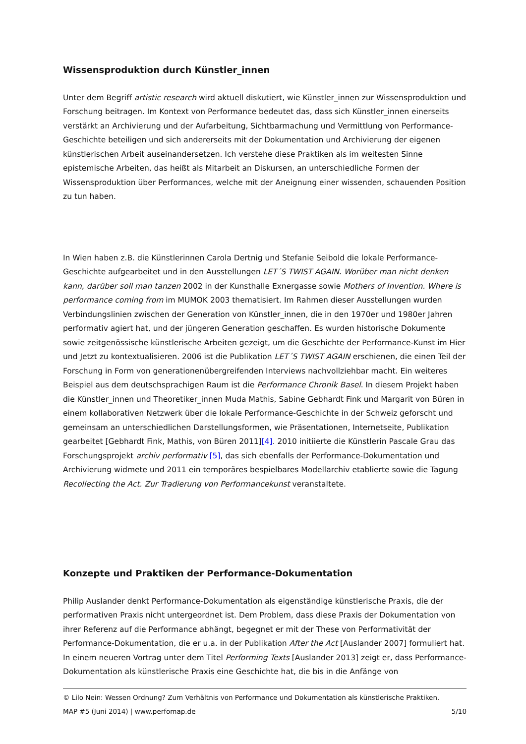Wissensproduktion durch Künstler_innen
Unter dem Begriff artistic research wird aktuell diskutiert, wie Künstler_innen zur Wissensproduktion und Forschung beitragen. Im Kontext von Performance bedeutet das, dass sich Künstler_innen einerseits verstärkt an Archivierung und der Aufarbeitung, Sichtbarmachung und Vermittlung von Performance-Geschichte beteiligen und sich andererseits mit der Dokumentation und Archivierung der eigenen künstlerischen Arbeit auseinandersetzen. Ich verstehe diese Praktiken als im weitesten Sinne epistemische Arbeiten, das heißt als Mitarbeit an Diskursen, an unterschiedliche Formen der Wissensproduktion über Performances, welche mit der Aneignung einer wissenden, schauenden Position zu tun haben.
In Wien haben z.B. die Künstlerinnen Carola Dertnig und Stefanie Seibold die lokale Performance-Geschichte aufgearbeitet und in den Ausstellungen LET´S TWIST AGAIN. Worüber man nicht denken kann, darüber soll man tanzen 2002 in der Kunsthalle Exnergasse sowie Mothers of Invention. Where is performance coming from im MUMOK 2003 thematisiert. Im Rahmen dieser Ausstellungen wurden Verbindungslinien zwischen der Generation von Künstler_innen, die in den 1970er und 1980er Jahren performativ agiert hat, und der jüngeren Generation geschaffen. Es wurden historische Dokumente sowie zeitgenössische künstlerische Arbeiten gezeigt, um die Geschichte der Performance-Kunst im Hier und Jetzt zu kontextualisieren. 2006 ist die Publikation LET´S TWIST AGAIN erschienen, die einen Teil der Forschung in Form von generationenübergreifenden Interviews nachvollziehbar macht. Ein weiteres Beispiel aus dem deutschsprachigen Raum ist die Performance Chronik Basel. In diesem Projekt haben die Künstler_innen und Theoretiker_innen Muda Mathis, Sabine Gebhardt Fink und Margarit von Büren in einem kollaborativen Netzwerk über die lokale Performance-Geschichte in der Schweiz geforscht und gemeinsam an unterschiedlichen Darstellungsformen, wie Präsentationen, Internetseite, Publikation gearbeitet [Gebhardt Fink, Mathis, von Büren 2011][4]. 2010 initiierte die Künstlerin Pascale Grau das Forschungsprojekt archiv performativ [5], das sich ebenfalls der Performance-Dokumentation und Archivierung widmete und 2011 ein temporäres bespielbares Modellarchiv etablierte sowie die Tagung Recollecting the Act. Zur Tradierung von Performancekunst veranstaltete.
Konzepte und Praktiken der Performance-Dokumentation
Philip Auslander denkt Performance-Dokumentation als eigenständige künstlerische Praxis, die der performativen Praxis nicht untergeordnet ist. Dem Problem, dass diese Praxis der Dokumentation von ihrer Referenz auf die Performance abhängt, begegnet er mit der These von Performativität der Performance-Dokumentation, die er u.a. in der Publikation After the Act [Auslander 2007] formuliert hat. In einem neueren Vortrag unter dem Titel Performing Texts [Auslander 2013] zeigt er, dass Performance-Dokumentation als künstlerische Praxis eine Geschichte hat, die bis in die Anfänge von
© Lilo Nein: Wessen Ordnung? Zum Verhältnis von Performance und Dokumentation als künstlerische Praktiken.
MAP #5 (Juni 2014) | www.perfomap.de 5/10